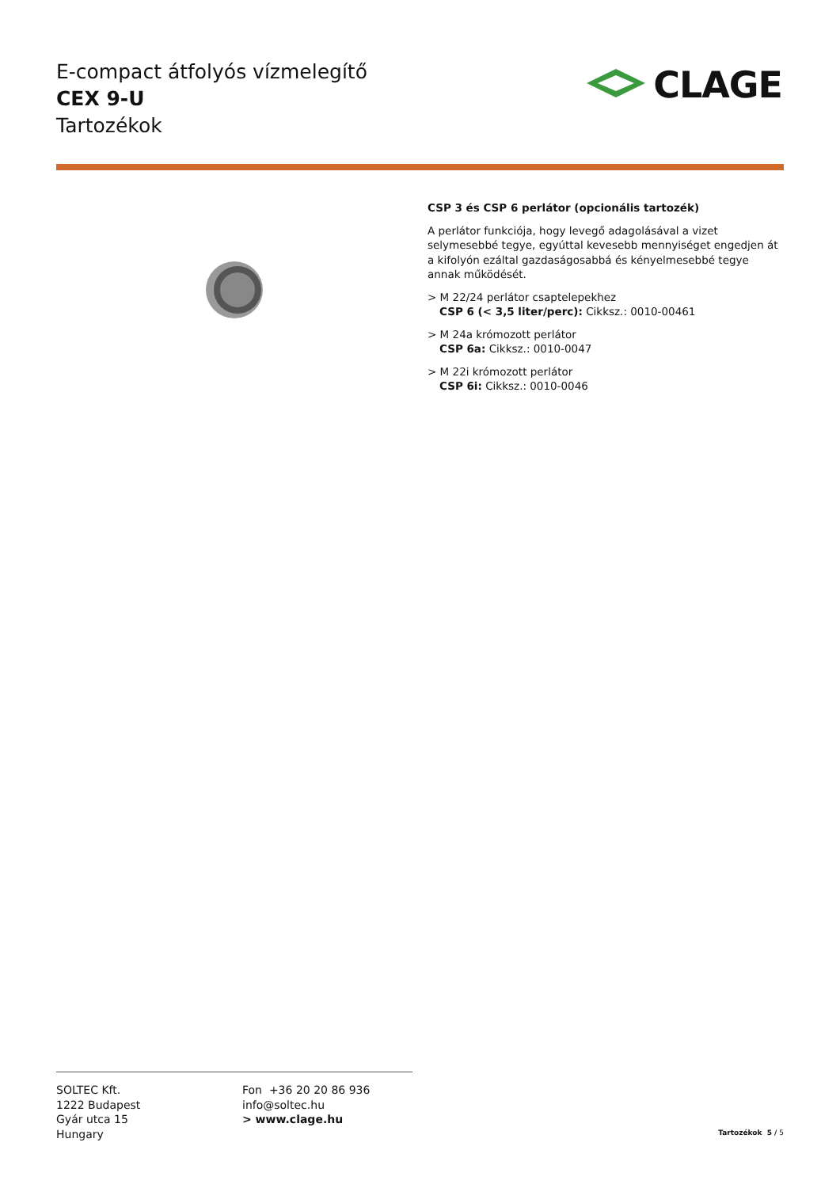E-compact átfolyós vízmelegítő
CEX 9-U
Tartozékok
CLAGE
CSP 3 és CSP 6 perlátor (opcionális tartozék)
A perlátor funkciója, hogy levegő adagolásával a vizet selymesebbé tegye, egyúttal kevesebb mennyiséget engedjen át a kifolyón ezáltal gazdaságosabbá és kényelmesebbé tegye annak működését.
> M 22/24 perlátor csaptelepekhez
CSP 6 (< 3,5 liter/perc): Cikksz.: 0010-00461
> M 24a krómozott perlátor
CSP 6a: Cikksz.: 0010-0047
> M 22i krómozott perlátor
CSP 6i: Cikksz.: 0010-0046
SOLTEC Kft.
1222 Budapest
Gyár utca 15
Hungary
Fon +36 20 20 86 936
info@soltec.hu
> www.clage.hu
Tartozékok 5 / 5